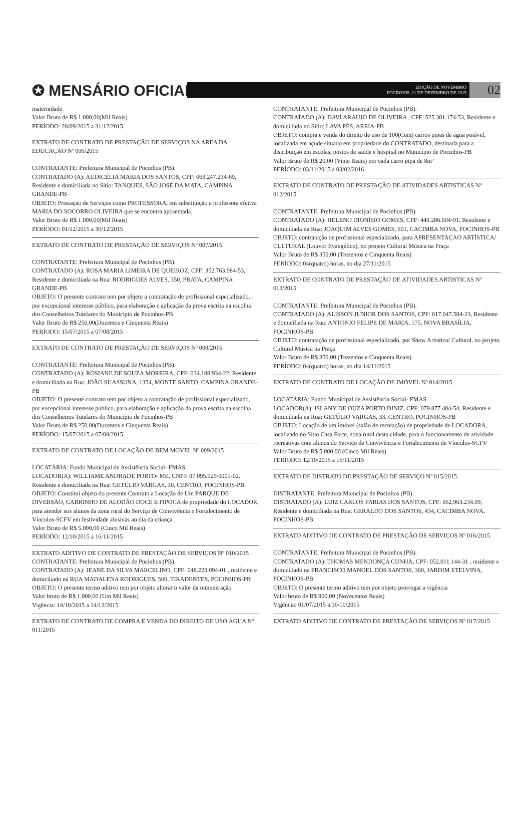✪ MENSÁRIO OFICIAL
EDIÇÃO DE NOVEMBRO
POCINHOS, 11 DE DEZEMBRO DE 2015
02
maternidade
Valor Bruto de R$ 1.000,00(Mil Reais)
PERÍODO: 20/09/2015 a 31/12/2015
EXTRATO DE CONTRATO DE PRESTAÇÃO DE SERVIÇOS NA AREA DA EDUCAÇÃO Nº 006/2015
CONTRATANTE: Prefeitura Municipal de Pocinhos (PB).
CONTRATADO (A): AUDICÉLIA MARIA DOS SANTOS, CPF: 063.247.214-69,
Residente e domiciliada no Sítio: TANQUES, SÃO JOSÉ DA MATA, CAMPINA GRANDE-PB
OBJETO: Prestação de Serviços como PROFESSORA, em substituição a professora efetiva MARIA DO SOCORRO OLIVEIRA que se encontra aposentada.
Valor Bruto de R$ 1.000,00(Mil Reais)
PERÍODO: 01/12/2015 a 30/12/2015
EXTRATO DE CONTRATO DE PRESTAÇÃO DE SERVIÇOS Nº 007/2015
CONTRATANTE: Prefeitura Municipal de Pocinhos (PB).
CONTRATADO (A): ROSA MARIA LIMEIRA DE QUEIROZ, CPF: 352.763.984-53,
Residente e domiciliada na Rua: RODRIGUES ALVES, 350, PRATA, CAMPINA GRANDE-PB
OBJETO: O presente contrato tem por objeto a contratação de profissional especializado, por excepcional interesse público, para elaboração e aplicação da prova escrita na escolha dos Conselheiros Tutelares do Município de Pocinhos-PB
Valor Bruto de R$ 250,00(Duzentos e Cinquenta Reais)
PERÍODO: 15/07/2015 a 07/08/2015
EXTRATO DE CONTRATO DE PRESTAÇÃO DE SERVIÇOS Nº 008/2015
CONTRATANTE: Prefeitura Municipal de Pocinhos (PB).
CONTRATADO (A): ROSIANE DE SOUZA MOREIRA, CPF: 034.188.934-22, Residente e domiciliada na Rua: JOÃO SUASSUNA, 1354, MONTE SANTO, CAMPINA GRANDE-PB
OBJETO: O presente contrato tem por objeto a contratação de profissional especializado, por excepcional interesse público, para elaboração e aplicação da prova escrita na escolha dos Conselheiros Tutelares do Município de Pocinhos-PB
Valor Bruto de R$ 250,00(Duzentos e Cinquenta Reais)
PERÍODO: 15/07/2015 a 07/08/2015
EXTRATO DE CONTRATO DE LOCAÇÃO DE BEM MOVEL Nº 009/2015
LOCATÁRIA: Fundo Municipal de Assistência Social- FMAS
LOCADOR(A): WILLIAME ANDRADE PORTO- ME, CNPJ: 07.095.925/0001-02,
Residente e domiciliada na Rua: GETÚLIO VARGAS, 30, CENTRO, POCINHOS-PB
OBJETO: Constitui objeto do presente Contrato a Locação de Um PARQUE DE DIVERSÃO, CARRINHO DE ALODÃO DOCE E PIPOCA de propriedade do LOCADOR, para atender aos alunos da zona rural do Serviço de Convivência e Fortalecimento de Vínculos-SCFV em festividade alusivas ao dia da criança
Valor Bruto de R$ 5.000,00 (Cinco Mil Reais)
PERÍODO: 12/10/2015 a 16/11/2015
EXTRATO ADITIVO DE CONTRATO DE PRESTAÇÃO DE SERVIÇOS Nº 010/2015
CONTRATANTE: Prefeitura Municipal de Pocinhos (PB).
CONTRATADO (A): JEANE DA SILVA MARCELINO, CPF: 048.223.094-01 , residente e domiciliado na RUA MADALENA RODRIGUES, 500, TIRADENTES, POCINHOS-PB
OBJETO: O presente termo aditivo tem por objeto alterar o valor da remuneração
Valor bruto de R$ 1.000,00 (Um Mil Reais)
Vigência: 14/10/2015 a 14/12/2015
EXTRATO DE CONTRATO DE COMPRA E VENDA DO DIREITO DE USO ÁGUA Nº 011/2015
CONTRATANTE: Prefeitura Municipal de Pocinhos (PB).
CONTRATADO (A): DAVI ARAÚJO DE OLIVEIRA , CPF: 525.381.174-53, Residente e domiciliada no Sítio: LAVA PÉS, AREIA-PB
OBJETO: compra e venda do direito de uso de 100(Cem) carros pipas de água potável, localizada em açude situado em propriedade do CONTRATADO, destinada para a distribuição em escolas, postos de saúde e hospital no Município de Pocinhos-PB
Valor Bruto de R$ 20,00 (Vinte Reais) por cada carro pipa de 8m²
PERÍODO: 03/11/2015 a 03/02/2016
EXTRATO DE CONTRATO DE PRESTAÇÃO DE ATIVIDADES ARTISTICAS Nº 012/2015
CONTRATANTE: Prefeitura Municipal de Pocinhos (PB).
CONTRATADO (A): HELENO DIONÍSIO GOMES, CPF: 440.286.604-91, Residente e domiciliada na Rua: JOAQUIM ALVES GOMES, 601, CACIMBA NOVA, POCINHOS-PB
OBJETO: contratação de profissional especializado, para APRESENTAÇAO ARTÍSTICA/ CULTURAL (Louvor Evangélico), no projeto Cultural Música na Praça
Valor Bruto de R$ 350,00 (Trezentos e Cinquenta Reais)
PERÍODO: 04(quatro) horas, no dia 27/11/2015
EXTRATO DE CONTRATO DE PRESTAÇÃO DE ATIVIDADES ARTISTICAS Nº 013/2015
CONTRATANTE: Prefeitura Municipal de Pocinhos (PB).
CONTRATADO (A): ALISSON JUNIOR DOS SANTOS, CPF: 017.047.504-23, Residente e domiciliada na Rua: ANTONIO FELIPE DE MARIA, 175, NOVA BRASÍLIA, POCINHOS-PB
OBJETO: contratação de profissional especializado, por Show Artístico/ Cultural, no projeto Cultural Música na Praça
Valor Bruto de R$ 350,00 (Trezentos e Cinquenta Reais)
PERÍODO: 04(quatro) horas, no dia 14/11/2015
EXTRATO DE CONTRATO DE LOCAÇÃO DE IMÓVEL Nº 014/2015
LOCATÁRIA: Fundo Municipal de Assistência Social- FMAS
LOCADOR(A): ISLANY DE OUZA PORTO DINIZ, CPF: 079.877.404-54, Residente e domiciliada na Rua: GETÚLIO VARGAS, 33, CENTRO, POCINHOS-PB
OBJETO: Locação de um imóvel (salão de recreação) de propriedade de LOCADORA, localizado no Sítio Casa Forte, zona rural desta cidade, para o funcionamento de atividade recreativas com alunos do Serviço de Convivência e Fortalecimento de Vínculos-SCFV
Valor Bruto de R$ 5.000,00 (Cinco Mil Reais)
PERÍODO: 12/10/2015 a 16/11/2015
EXTRATO DE DISTRATO DE PRESTAÇÃO DE SERVIÇO Nº 015/2015
DISTRATANTE: Prefeitura Municipal de Pocinhos (PB).
DISTRATADO (A): LUIZ CARLOS FARIAS DOS SANTOS, CPF: 062.963.234.09,
Residente e domiciliada na Rua: GERALDO DOS SANTOS, 434, CACIMBA NOVA, POCINHOS-PB
EXTRATO ADITIVO DE CONTRATO DE PRESTAÇÃO DE SERVIÇOS Nº 016/2015
CONTRATANTE: Prefeitura Municipal de Pocinhos (PB).
CONTRATADO (A): THOMAS MENDONÇA CUNHA, CPF: 052.011.144-31 , residente e domiciliado na FRANCISCO MANOEL DOS SANTOS, 360, JARDIM ETELVINA, POCINHOS-PB
OBJETO: O presente termo aditivo tem por objeto prorrogar a vigência
Valor bruto de R$ 900,00 (Novecentos Reais)
Vigência: 01/07/2015 a 30/10/2015
EXTRATO ADITIVO DE CONTRATO DE PRESTAÇÃO DE SERVIÇOS Nº 017/2015